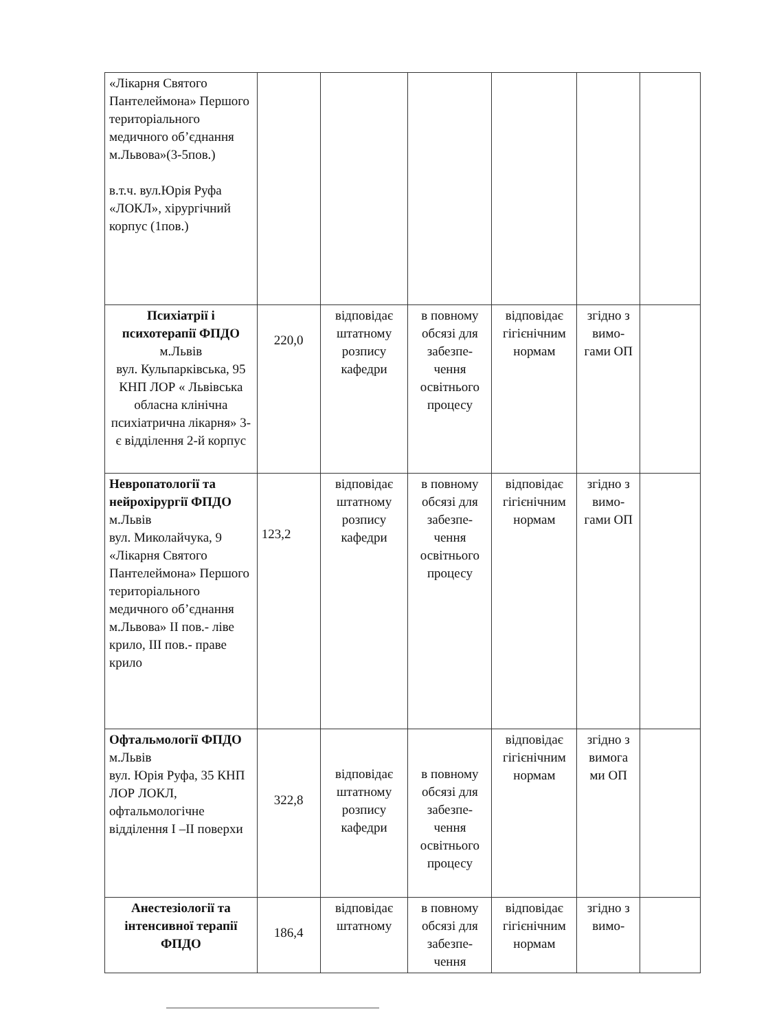| «Лікарня Святого Пантелеймона» Першого територіального медичного об’єднання м.Львова»(3-5пов.) в.т.ч. вул.Юрія Руфа «ЛОКЛ», хірургічний корпус (1пов.) | | | | | | |
| Психіатрії і психотерапії ФПДО м.Львів вул. Кульпарківська, 95 КНП ЛОР « Львівська обласна клінічна психіатрична лікарня» 3-є відділення 2-й корпус | 220,0 | відповідає штатному розпису кафедри | в повному обсязі для забезпе-чення освітнього процесу | відповідає гігієнічним нормам | згідно з вимо-гами ОП | |
| Невропатології та нейрохірургії ФПДО м.Львів вул. Миколайчука, 9 «Лікарня Святого Пантелеймона» Першого територіального медичного об’єднання м.Львова» II пов.- ліве крило, III пов.- праве крило | 123,2 | відповідає штатному розпису кафедри | в повному обсязі для забезпе-чення освітнього процесу | відповідає гігієнічним нормам | згідно з вимо-гами ОП | |
| Офтальмології ФПДО м.Львів вул. Юрія Руфа, 35 КНП ЛОР ЛОКЛ, офтальмологічне відділення I –II поверхи | 322,8 | відповідає штатному розпису кафедри | в повному обсязі для забезпе-чення освітнього процесу | відповідає гігієнічним нормам | згідно з вимога ми ОП | |
| Анестезіології та інтенсивної терапії ФПДО | 186,4 | відповідає штатному | в повному обсязі для забезпе-чення | відповідає гігієнічним нормам | згідно з вимо- | |